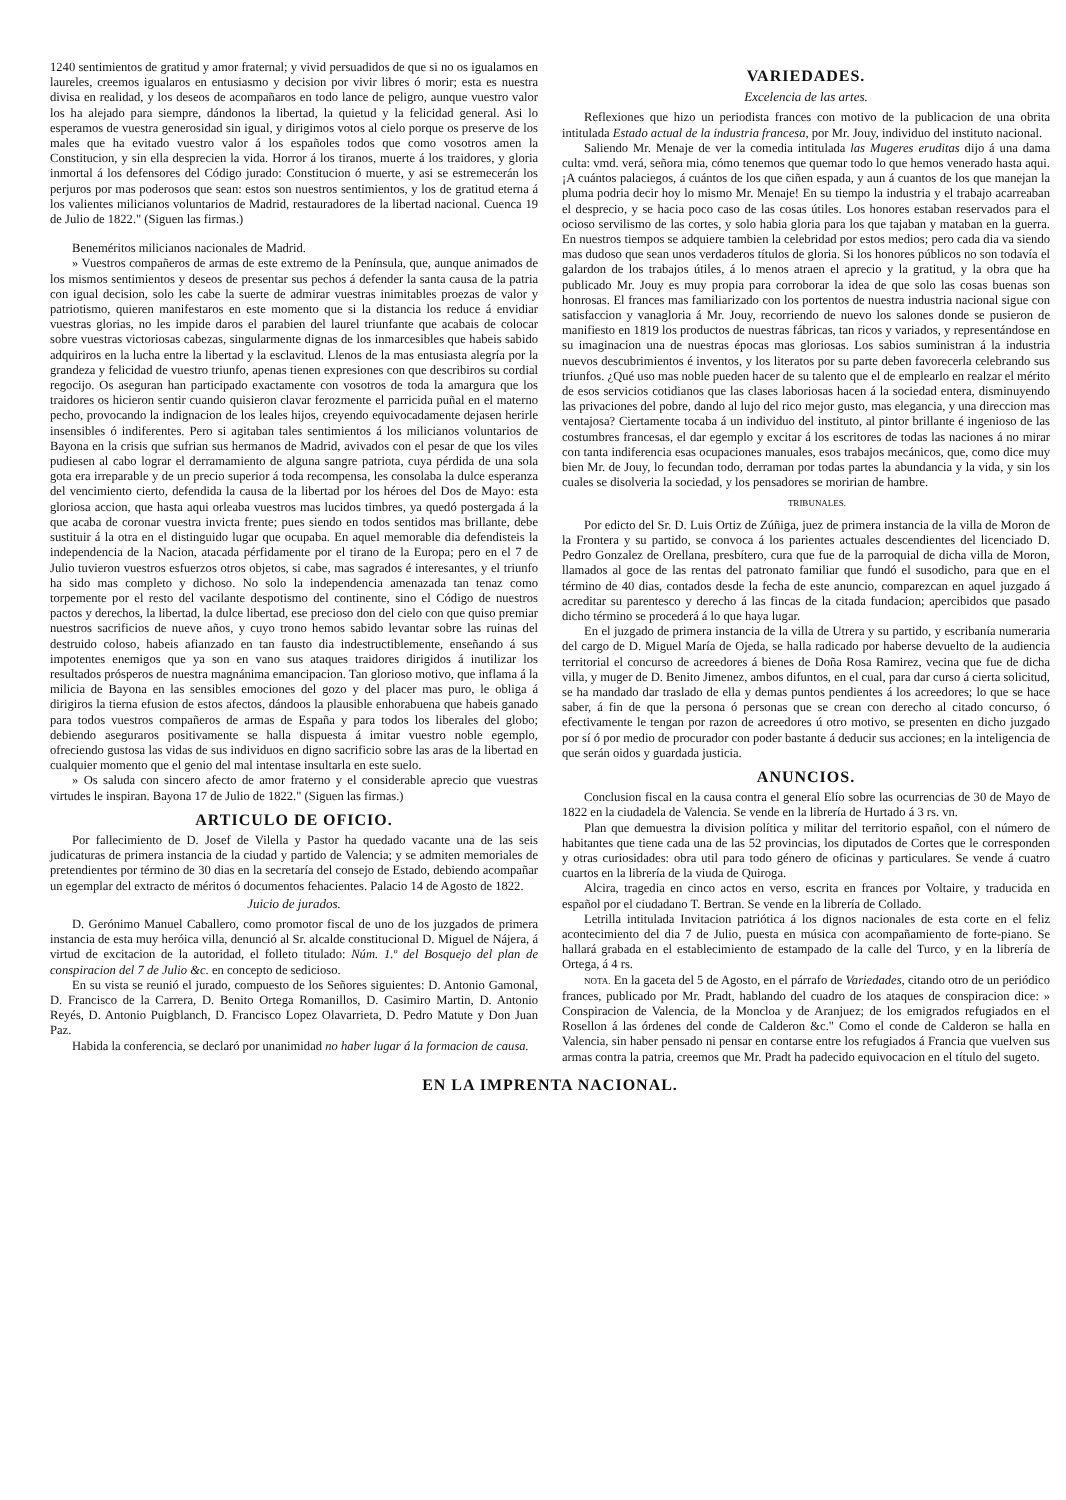1240 sentimientos de gratitud y amor fraternal; y vivid persuadidos de que si no os igualamos en laureles, creemos igualaros en entusiasmo y decision por vivir libres ó morir; esta es nuestra divisa en realidad, y los deseos de acompañaros en todo lance de peligro, aunque vuestro valor los ha alejado para siempre, dándonos la libertad, la quietud y la felicidad general. Asi lo esperamos de vuestra generosidad sin igual, y dirigimos votos al cielo porque os preserve de los males que ha evitado vuestro valor á los españoles todos que como vosotros amen la Constitucion, y sin ella desprecien la vida. Horror á los tiranos, muerte á los traidores, y gloria inmortal á los defensores del Código jurado: Constitucion ó muerte, y asi se estremecerán los perjuros por mas poderosos que sean: estos son nuestros sentimientos, y los de gratitud eterna á los valientes milicianos voluntarios de Madrid, restauradores de la libertad nacional. Cuenca 19 de Julio de 1822." (Siguen las firmas.)
Beneméritos milicianos nacionales de Madrid.
» Vuestros compañeros de armas de este extremo de la Península, que, aunque animados de los mismos sentimientos y deseos de presentar sus pechos á defender la santa causa de la patria con igual decision, solo les cabe la suerte de admirar vuestras inimitables proezas de valor y patriotismo, quieren manifestaros en este momento que si la distancia los reduce á envidiar vuestras glorias, no les impide daros el parabien del laurel triunfante que acabais de colocar sobre vuestras victoriosas cabezas, singularmente dignas de los inmarcesibles que habeis sabido adquiriros en la lucha entre la libertad y la esclavitud. Llenos de la mas entusiasta alegría por la grandeza y felicidad de vuestro triunfo, apenas tienen expresiones con que describiros su cordial regocijo. Os aseguran han participado exactamente con vosotros de toda la amargura que los traidores os hicieron sentir cuando quisieron clavar ferozmente el parricida puñal en el materno pecho, provocando la indignacion de los leales hijos, creyendo equivocadamente dejasen herirle insensibles ó indiferentes. Pero si agitaban tales sentimientos á los milicianos voluntarios de Bayona en la crisis que sufrian sus hermanos de Madrid, avivados con el pesar de que los viles pudiesen al cabo lograr el derramamiento de alguna sangre patriota, cuya pérdida de una sola gota era irreparable y de un precio superior á toda recompensa, les consolaba la dulce esperanza del vencimiento cierto, defendida la causa de la libertad por los héroes del Dos de Mayo: esta gloriosa accion, que hasta aqui orleaba vuestros mas lucidos timbres, ya quedó postergada á la que acaba de coronar vuestra invicta frente; pues siendo en todos sentidos mas brillante, debe sustituir á la otra en el distinguido lugar que ocupaba. En aquel memorable dia defendisteis la independencia de la Nacion, atacada pérfidamente por el tirano de la Europa; pero en el 7 de Julio tuvieron vuestros esfuerzos otros objetos, si cabe, mas sagrados é interesantes, y el triunfo ha sido mas completo y dichoso. No solo la independencia amenazada tan tenaz como torpemente por el resto del vacilante despotismo del continente, sino el Código de nuestros pactos y derechos, la libertad, la dulce libertad, ese precioso don del cielo con que quiso premiar nuestros sacrificios de nueve años, y cuyo trono hemos sabido levantar sobre las ruinas del destruido coloso, habeis afianzado en tan fausto dia indestructiblemente, enseñando á sus impotentes enemigos que ya son en vano sus ataques traidores dirigidos á inutilizar los resultados prósperos de nuestra magnánima emancipacion. Tan glorioso motivo, que inflama á la milicia de Bayona en las sensibles emociones del gozo y del placer mas puro, le obliga á dirigiros la tierna efusion de estos afectos, dándoos la plausible enhorabuena que habeis ganado para todos vuestros compañeros de armas de España y para todos los liberales del globo; debiendo aseguraros positivamente se halla dispuesta á imitar vuestro noble egemplo, ofreciendo gustosa las vidas de sus individuos en digno sacrificio sobre las aras de la libertad en cualquier momento que el genio del mal intentase insultarla en este suelo.
» Os saluda con sincero afecto de amor fraterno y el considerable aprecio que vuestras virtudes le inspiran. Bayona 17 de Julio de 1822." (Siguen las firmas.)
ARTICULO DE OFICIO.
Por fallecimiento de D. Josef de Vilella y Pastor ha quedado vacante una de las seis judicaturas de primera instancia de la ciudad y partido de Valencia; y se admiten memoriales de pretendientes por término de 30 dias en la secretaría del consejo de Estado, debiendo acompañar un egemplar del extracto de méritos ó documentos fehacientes. Palacio 14 de Agosto de 1822.
Juicio de jurados.
D. Gerónimo Manuel Caballero, como promotor fiscal de uno de los juzgados de primera instancia de esta muy heróica villa, denunció al Sr. alcalde constitucional D. Miguel de Nájera, á virtud de excitacion de la autoridad, el folleto titulado: Núm. 1.º del Bosquejo del plan de conspiracion del 7 de Julio &c. en concepto de sedicioso.
En su vista se reunió el jurado, compuesto de los Señores siguientes: D. Antonio Gamonal, D. Francisco de la Carrera, D. Benito Ortega Romanillos, D. Casimiro Martin, D. Antonio Reyés, D. Antonio Puigblanch, D. Francisco Lopez Olavarrieta, D. Pedro Matute y Don Juan Paz.
Habida la conferencia, se declaró por unanimidad no haber lugar á la formacion de causa.
VARIEDADES.
Excelencia de las artes.
Reflexiones que hizo un periodista frances con motivo de la publicacion de una obrita intitulada Estado actual de la industria francesa, por Mr. Jouy, individuo del instituto nacional.
Saliendo Mr. Menaje de ver la comedia intitulada las Mugeres eruditas dijo á una dama culta: vmd. verá, señora mia, cómo tenemos que quemar todo lo que hemos venerado hasta aqui. ¡A cuántos palaciegos, á cuántos de los que ciñen espada, y aun á cuantos de los que manejan la pluma podria decir hoy lo mismo Mr. Menaje! En su tiempo la industria y el trabajo acarreaban el desprecio, y se hacia poco caso de las cosas útiles. Los honores estaban reservados para el ocioso servilismo de las cortes, y solo habia gloria para los que tajaban y mataban en la guerra. En nuestros tiempos se adquiere tambien la celebridad por estos medios; pero cada dia va siendo mas dudoso que sean unos verdaderos títulos de gloria. Si los honores públicos no son todavía el galardon de los trabajos útiles, á lo menos atraen el aprecio y la gratitud, y la obra que ha publicado Mr. Jouy es muy propia para corroborar la idea de que solo las cosas buenas son honrosas. El frances mas familiarizado con los portentos de nuestra industria nacional sigue con satisfaccion y vanagloria á Mr. Jouy, recorriendo de nuevo los salones donde se pusieron de manifiesto en 1819 los productos de nuestras fábricas, tan ricos y variados, y representándose en su imaginacion una de nuestras épocas mas gloriosas. Los sabios suministran á la industria nuevos descubrimientos é inventos, y los literatos por su parte deben favorecerla celebrando sus triunfos. ¿Qué uso mas noble pueden hacer de su talento que el de emplearlo en realzar el mérito de esos servicios cotidianos que las clases laboriosas hacen á la sociedad entera, disminuyendo las privaciones del pobre, dando al lujo del rico mejor gusto, mas elegancia, y una direccion mas ventajosa? Ciertamente tocaba á un individuo del instituto, al pintor brillante é ingenioso de las costumbres francesas, el dar egemplo y excitar á los escritores de todas las naciones á no mirar con tanta indiferencia esas ocupaciones manuales, esos trabajos mecánicos, que, como dice muy bien Mr. de Jouy, lo fecundan todo, derraman por todas partes la abundancia y la vida, y sin los cuales se disolveria la sociedad, y los pensadores se moririan de hambre.
TRIBUNALES.
Por edicto del Sr. D. Luis Ortiz de Zúñiga, juez de primera instancia de la villa de Moron de la Frontera y su partido, se convoca á los parientes actuales descendientes del licenciado D. Pedro Gonzalez de Orellana, presbítero, cura que fue de la parroquial de dicha villa de Moron, llamados al goce de las rentas del patronato familiar que fundó el susodicho, para que en el término de 40 dias, contados desde la fecha de este anuncio, comparezcan en aquel juzgado á acreditar su parentesco y derecho á las fincas de la citada fundacion; apercibidos que pasado dicho término se procederá á lo que haya lugar.
En el juzgado de primera instancia de la villa de Utrera y su partido, y escribanía numeraria del cargo de D. Miguel María de Ojeda, se halla radicado por haberse devuelto de la audiencia territorial el concurso de acreedores á bienes de Doña Rosa Ramirez, vecina que fue de dicha villa, y muger de D. Benito Jimenez, ambos difuntos, en el cual, para dar curso á cierta solicitud, se ha mandado dar traslado de ella y demas puntos pendientes á los acreedores; lo que se hace saber, á fin de que la persona ó personas que se crean con derecho al citado concurso, ó efectivamente le tengan por razon de acreedores ú otro motivo, se presenten en dicho juzgado por sí ó por medio de procurador con poder bastante á deducir sus acciones; en la inteligencia de que serán oidos y guardada justicia.
ANUNCIOS.
Conclusion fiscal en la causa contra el general Elío sobre las ocurrencias de 30 de Mayo de 1822 en la ciudadela de Valencia. Se vende en la librería de Hurtado á 3 rs. vn.
Plan que demuestra la division política y militar del territorio español, con el número de habitantes que tiene cada una de las 52 provincias, los diputados de Cortes que le corresponden y otras curiosidades: obra util para todo género de oficinas y particulares. Se vende á cuatro cuartos en la librería de la viuda de Quiroga.
Alcira, tragedia en cinco actos en verso, escrita en frances por Voltaire, y traducida en español por el ciudadano T. Bertran. Se vende en la librería de Collado.
Letrilla intitulada Invitacion patriótica á los dignos nacionales de esta corte en el feliz acontecimiento del dia 7 de Julio, puesta en música con acompañamiento de forte-piano. Se hallará grabada en el establecimiento de estampado de la calle del Turco, y en la librería de Ortega, á 4 rs.
NOTA. En la gaceta del 5 de Agosto, en el párrafo de Variedades, citando otro de un periódico frances, publicado por Mr. Pradt, hablando del cuadro de los ataques de conspiracion dice: » Conspiracion de Valencia, de la Moncloa y de Aranjuez; de los emigrados refugiados en el Rosellon á las órdenes del conde de Calderon &c." Como el conde de Calderon se halla en Valencia, sin haber pensado ni pensar en contarse entre los refugiados á Francia que vuelven sus armas contra la patria, creemos que Mr. Pradt ha padecido equivocacion en el título del sugeto.
EN LA IMPRENTA NACIONAL.